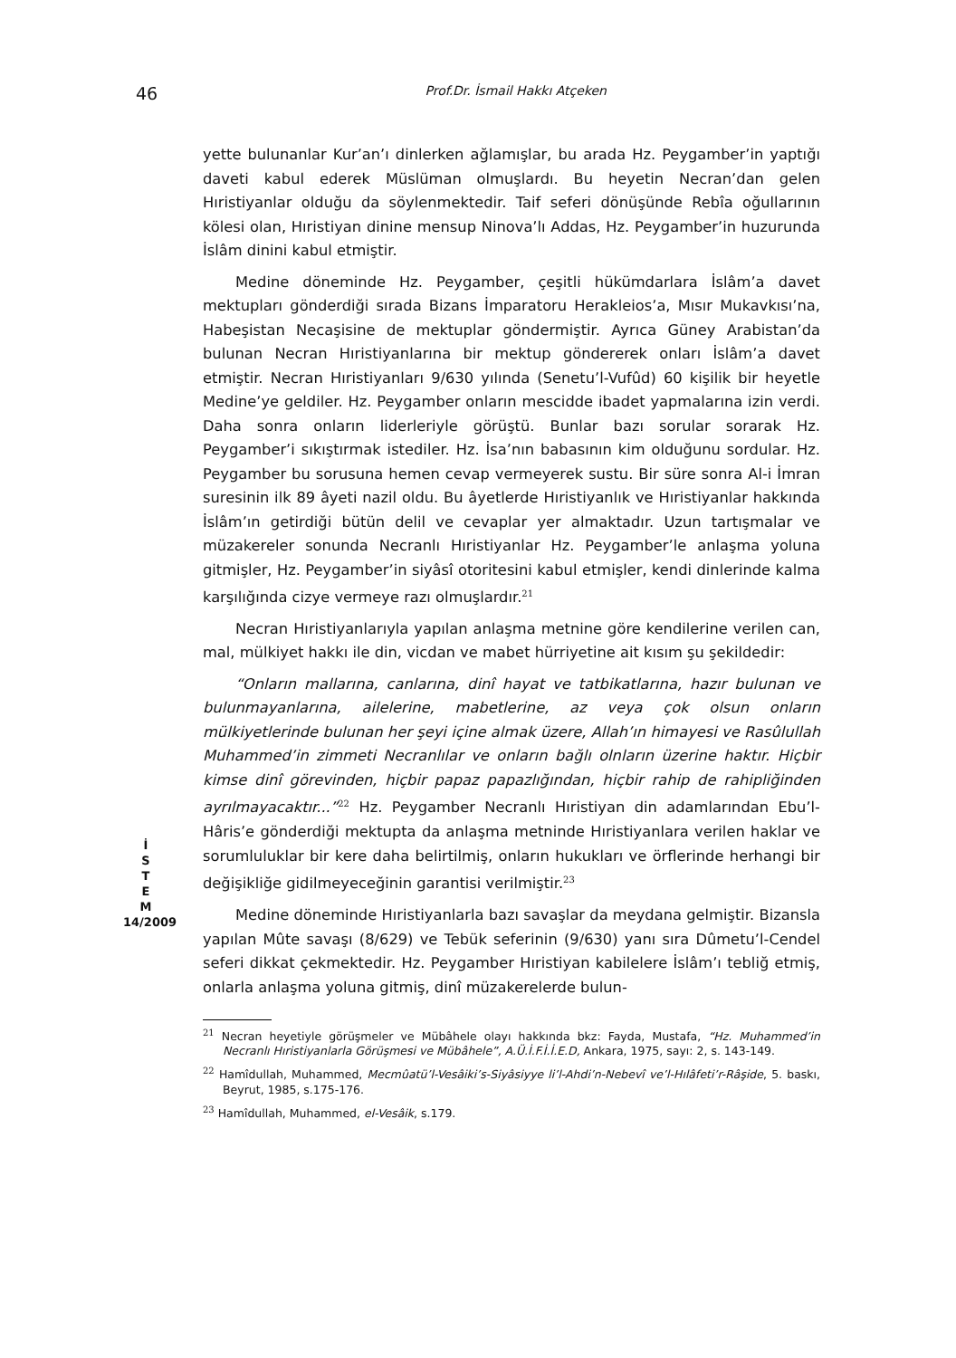46 Prof.Dr. İsmail Hakkı Atçeken
İ
S
T
E
M
14/2009
yette bulunanlar Kur’an’ı dinlerken ağlamışlar, bu arada Hz. Peygamber’in yaptığı daveti kabul ederek Müslüman olmuşlardı. Bu heyetin Necran’dan gelen Hıristiyanlar olduğu da söylenmektedir. Taif seferi dönüşünde Rebîa oğullarının kölesi olan, Hıristiyan dinine mensup Ninova’lı Addas, Hz. Peygamber’in huzurunda İslâm dinini kabul etmiştir.
Medine döneminde Hz. Peygamber, çeşitli hükümdarlara İslâm’a davet mektupları gönderdiği sırada Bizans İmparatoru Herakleios’a, Mısır Mukavkısı’na, Habeşistan Necaşisine de mektuplar göndermiştir. Ayrıca Güney Arabistan’da bulunan Necran Hıristiyanlarına bir mektup göndererek onları İslâm’a davet etmiştir. Necran Hıristiyanları 9/630 yılında (Senetu’l-Vufûd) 60 kişilik bir heyetle Medine’ye geldiler. Hz. Peygamber onların mescidde ibadet yapmalarına izin verdi. Daha sonra onların liderleriyle görüştü. Bunlar bazı sorular sorarak Hz. Peygamber’i sıkıştırmak istediler. Hz. İsa’nın babasının kim olduğunu sordular. Hz. Peygamber bu sorusuna hemen cevap vermeyerek sustu. Bir süre sonra Al-i İmran suresinin ilk 89 âyeti nazil oldu. Bu âyetlerde Hıristiyanlık ve Hıristiyanlar hakkında İslâm’ın getirdiği bütün delil ve cevaplar yer almaktadır. Uzun tartışmalar ve müzakereler sonunda Necranlı Hıristiyanlar Hz. Peygamber’le anlaşma yoluna gitmişler, Hz. Peygamber’in siyâsî otoritesini kabul etmişler, kendi dinlerinde kalma karşılığında cizye vermeye razı olmuşlardır.<sup>21</sup>
Necran Hıristiyanlarıyla yapılan anlaşma metnine göre kendilerine verilen can, mal, mülkiyet hakkı ile din, vicdan ve mabet hürriyetine ait kısım şu şekildedir:
“Onların mallarına, canlarına, dinî hayat ve tatbikatlarına, hazır bulunan ve bulunmayanlarına, ailelerine, mabetlerine, az veya çok olsun onların mülkiyetlerinde bulunan her şeyi içine almak üzere, Allah’ın himayesi ve Rasûlullah Muhammed’in zimmeti Necranlılar ve onların bağlı olnların üzerine haktır. Hiçbir kimse dinî görevinden, hiçbir papaz papazlığından, hiçbir rahip de rahipliğinden ayrılmayacaktır...”<sup>22</sup> Hz. Peygamber Necranlı Hıristiyan din adamlarından Ebu’l-Hâris’e gönderdiği mektupta da anlaşma metninde Hıristiyanlara verilen haklar ve sorumluluklar bir kere daha belirtilmiş, onların hukukları ve örflerinde herhangi bir değişikliğe gidilmeyeceğinin garantisi verilmiştir.<sup>23</sup>
Medine döneminde Hıristiyanlarla bazı savaşlar da meydana gelmiştir. Bizansla yapılan Mûte savaşı (8/629) ve Tebük seferinin (9/630) yanı sıra Dûmetu’l-Cendel seferi dikkat çekmektedir. Hz. Peygamber Hıristiyan kabilelere İslâm’ı tebliğ etmiş, onlarla anlaşma yoluna gitmiş, dinî müzakerelerde bulun-
<sup>21</sup> Necran heyetiyle görüşmeler ve Mübâhele olayı hakkında bkz: Fayda, Mustafa, “Hz. Muhammed’in Necranlı Hıristiyanlarla Görüşmesi ve Mübâhele”, A.Ü.İ.F.İ.İ.E.D, Ankara, 1975, sayı: 2, s. 143-149.
<sup>22</sup> Hamîdullah, Muhammed, Mecmûatü’l-Vesâiki’s-Siyâsiyye li’l-Ahdi’n-Nebevî ve’l-Hılâfeti’r-Râşide, 5. baskı, Beyrut, 1985, s.175-176.
<sup>23</sup> Hamîdullah, Muhammed, el-Vesâik, s.179.